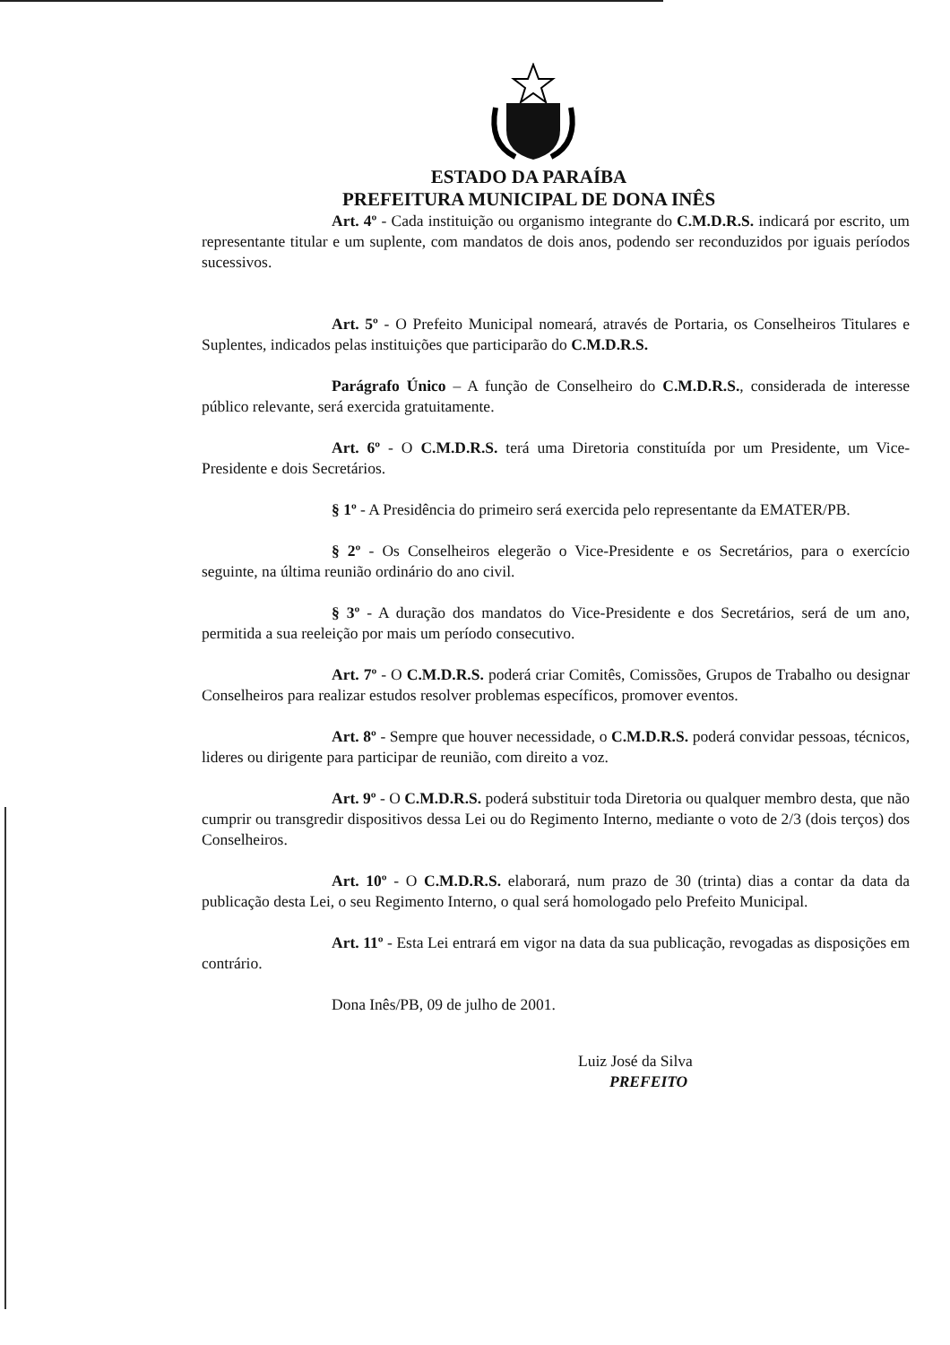ESTADO DA PARAÍBA
PREFEITURA MUNICIPAL DE DONA INÊS
Art. 4º - Cada instituição ou organismo integrante do C.M.D.R.S. indicará por escrito, um representante titular e um suplente, com mandatos de dois anos, podendo ser reconduzidos por iguais períodos sucessivos.
Art. 5º - O Prefeito Municipal nomeará, através de Portaria, os Conselheiros Titulares e Suplentes, indicados pelas instituições que participarão do C.M.D.R.S.
Parágrafo Único – A função de Conselheiro do C.M.D.R.S., considerada de interesse público relevante, será exercida gratuitamente.
Art. 6º - O C.M.D.R.S. terá uma Diretoria constituída por um Presidente, um Vice-Presidente e dois Secretários.
§ 1º - A Presidência do primeiro será exercida pelo representante da EMATER/PB.
§ 2º - Os Conselheiros elegerão o Vice-Presidente e os Secretários, para o exercício seguinte, na última reunião ordinário do ano civil.
§ 3º - A duração dos mandatos do Vice-Presidente e dos Secretários, será de um ano, permitida a sua reeleição por mais um período consecutivo.
Art. 7º - O C.M.D.R.S. poderá criar Comitês, Comissões, Grupos de Trabalho ou designar Conselheiros para realizar estudos resolver problemas específicos, promover eventos.
Art. 8º - Sempre que houver necessidade, o C.M.D.R.S. poderá convidar pessoas, técnicos, lideres ou dirigente para participar de reunião, com direito a voz.
Art. 9º - O C.M.D.R.S. poderá substituir toda Diretoria ou qualquer membro desta, que não cumprir ou transgredir dispositivos dessa Lei ou do Regimento Interno, mediante o voto de 2/3 (dois terços) dos Conselheiros.
Art. 10º - O C.M.D.R.S. elaborará, num prazo de 30 (trinta) dias a contar da data da publicação desta Lei, o seu Regimento Interno, o qual será homologado pelo Prefeito Municipal.
Art. 11º - Esta Lei entrará em vigor na data da sua publicação, revogadas as disposições em contrário.
Dona Inês/PB, 09 de julho de 2001.
Luiz José da Silva
PREFEITO